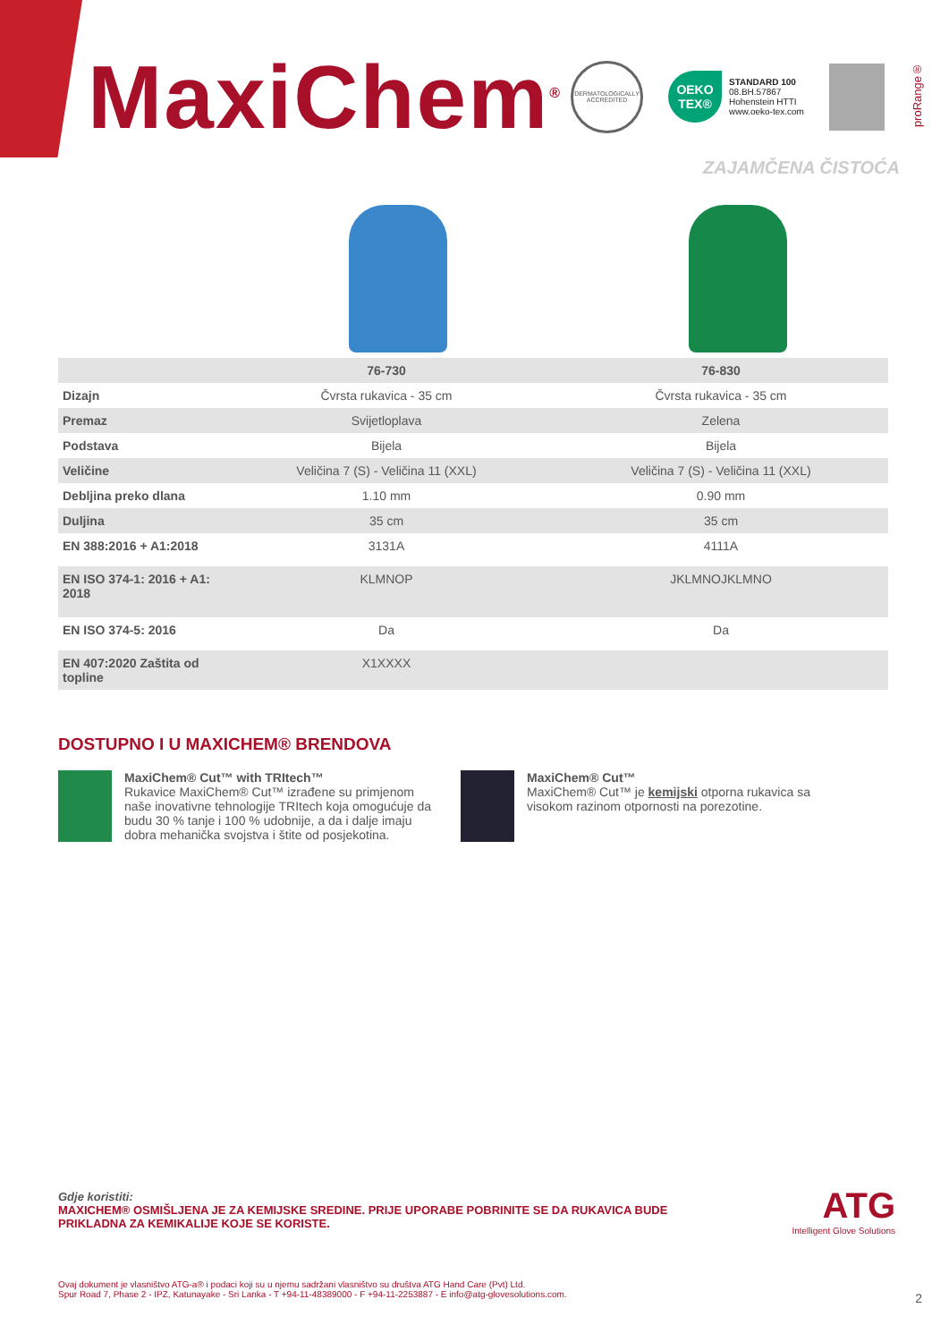MaxiChem<sup>®</sup>
DERMATOLOGICALLY ACCREDITED
OEKO TEX®
STANDARD 100
08.BH.57867
Hohenstein HTTI
www.oeko-tex.com
proRange®
ZAJAMČENA ČISTOĆA
| | 76-730 | 76-830 |
| --- | --- | --- |
| Dizajn | Čvrsta rukavica - 35 cm | Čvrsta rukavica - 35 cm |
| Premaz | Svijetloplava | Zelena |
| Podstava | Bijela | Bijela |
| Veličine | Veličina 7 (S) - Veličina 11 (XXL) | Veličina 7 (S) - Veličina 11 (XXL) |
| Debljina preko dlana | 1.10 mm | 0.90 mm |
| Duljina | 35 cm | 35 cm |
| EN 388:2016 + A1:2018 | 3131A | 4111A |
| EN ISO 374-1: 2016 + A1: 2018 | KLMNOP | JKLMNOJKLMNO |
| EN ISO 374-5: 2016 | Da | Da |
| EN 407:2020 Zaštita od topline | X1XXXX | |
DOSTUPNO I U MAXICHEM® BRENDOVA
MaxiChem® Cut™ with TRItech™
Rukavice MaxiChem® Cut™ izrađene su primjenom naše inovativne tehnologije TRItech koja omogućuje da budu 30 % tanje i 100 % udobnije, a da i dalje imaju dobra mehanička svojstva i štite od posjekotina.
MaxiChem® Cut™
MaxiChem® Cut™ je kemijski otporna rukavica sa visokom razinom otpornosti na porezotine.
Gdje koristiti:
MAXICHEM® OSMIŠLJENA JE ZA KEMIJSKE SREDINE. PRIJE UPORABE POBRINITE SE DA RUKAVICA BUDE PRIKLADNA ZA KEMIKALIJE KOJE SE KORISTE.
Ovaj dokument je vlasništvo ATG-a® i podaci koji su u njemu sadržani vlasništvo su društva ATG Hand Care (Pvt) Ltd.
Spur Road 7, Phase 2 - IPZ, Katunayake - Sri Lanka - T +94-11-48389000 - F +94-11-2253887 - E info@atg-glovesolutions.com.
ATG
Intelligent Glove Solutions
2